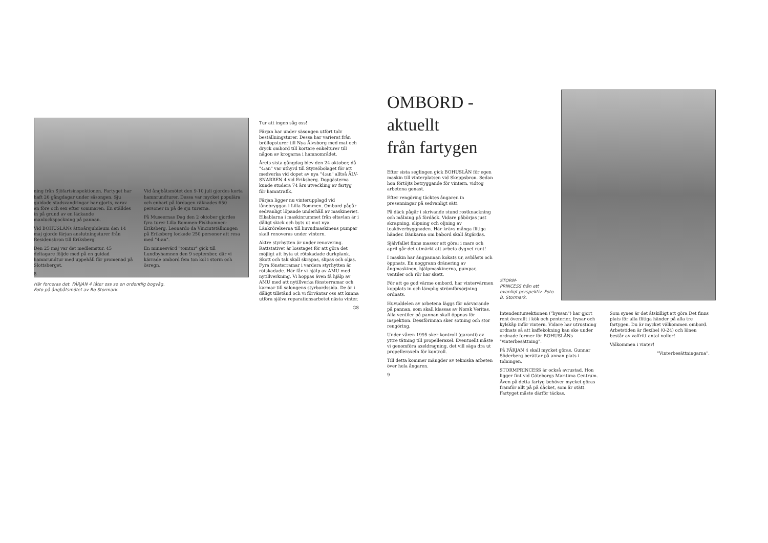Här forceras det. FÄRJAN 4 låter oss se en ordentlig bogvåg.
Foto på ångbåtsmötet av Bo Stormark.
Tur att ingen såg oss!
Färjan har under säsongen utfört tolv beställningsturer. Dessa har varierat från bröllopsturer till Nya Älvsborg med mat och dryck ombord till kortare enkelturer till någon av krogarna i hamnområdet.
Årets sista gångdag blev den 24 oktober, då "4:an" var uthyrd till Styrsöbolaget för att medverka vid dopet av nya "4:an" alltså ÄLV-SNABBEN 4 vid Eriksberg. Dopgästerna kunde studera 74 års utveckling av fartyg för hamntrafik.
Färjan ligger nu vinterupplagd vid lånebryggan i Lilla Bommen. Ombord pågår sedvanligt löpande underhåll av maskineriet. Elkablarna i maskinrummet från eltavlan är i dåligt skick och byts ut mot nya. Länkrörelserna till huvudmaskinens pumpar skall renoveras under vintern.
Aktre styrhytten är under renovering. Rattstativet är losstaget för att göra det möjligt att byta ut rötskadade durkplank. Skott och tak skall skrapas, slipas och oljas. Fyra fönsterramar i vardera styrhytten är rötskadade. Här får vi hjälp av AMU med nytillverkning. Vi hoppas även få hjälp av AMU med att nytillverka fönsterramar och karmar till salongens styrbordssida. De är i dåligt tillstånd och vi förväntar oss att kunna utföra själva reparationsarbetet nästa vinter.
GS
ning från Sjöfartsinspektionen. Fartyget har haft 26 gångdagar under säsongen. Sju guidade stadsvandringar har gjorts, varav en före och sex efter sommaren. En ställdes in på grund av en läckande manluckspackning på pannan.
Vid BOHUSLÄNs åttioårsjubileum den 14 maj gjorde färjan anslutningsturer från Residensbron till Eriksberg.
Den 25 maj var det medlemstur. 45 deltagare följde med på en guidad hamnrundtur med uppehåll för promenad på Slottsberget.
8
Vid ångbåtsmötet den 9-10 juli gjordes korta hamnrundturer. Dessa var mycket populära och enbart på lördagen räknades 650 personer in på de sju turerna.
På Museernas Dag den 2 oktober gjordes fyra turer Lilla Bommen-Fiskhamnen-Eriksberg. Leonardo da Vinciutställningen på Eriksberg lockade 250 personer att resa med "4:an".
En minnesvärd "tomtur" gick till Lundbyhamnen den 9 september, där vi kärrade ombord fem ton kol i storm och ösregn.
OMBORD - aktuellt
från fartygen
Efter sista seglingen gick BOHUSLÄN för egen maskin till vinterplatsen vid Skeppsbron. Sedan hon förtöjts betryggande för vintern, vidtog arbetena genast.
Efter rengöring täcktes ångaren in presenningar på sedvanligt sätt.
På däck pågår i skrivande stund rostknackning och målning på fördäck. Vidare påbörjas just skrapning, slipning och oljning av teaköverbyggnaden. Här krävs många flitiga händer. Bänkarna om babord skall åtgärdas.
Självfallet finns massor att göra: i mars och april går det utmärkt att arbeta dygnet runt!
I maskin har ångpannan kokats ur, avblåsts och öppnats. En noggrann dränering av ångmaskinen, hjälpmaskinerna, pumpar, ventiler och rör har skett.
För att ge god värme ombord, har vintervärmen kopplats in och lämplig strömförsörjning ordnats.
Huvuddelen av arbetena läggs för närvarande på pannan, som skall klassas av Norsk Veritas. Alla ventiler på pannan skall öppnas för inspektion. Dessförinnan sker sotning och stor rengöring.
Under våren 1995 sker kontroll (garanti) av yttre tätning till propelleraxel. Eventuellt måste vi genomföra axeldragning, det vill säga dra ut propelleraxeln för kontroll.
Till detta kommer mängder av tekniska arbeten över hela ångaren.
9
STORM-
PRINCESS från ett ovanligt perspektiv. Foto. B. Stormark.
Intendentursektionen ("byssan") har gjort rent överallt i kök och penterier, frysar och kylskåp inför vintern. Vidare har utrustning ordnats så att kaffekokning kan ske under ordnade former för BOHUSLÄNs "vinterbesättning".
På FÄRJAN 4 skall mycket göras. Gunnar Söderberg berättar på annan plats i tidningen.
STORMPRINCESS är också avrustad. Hon ligger fint vid Göteborgs Maritima Centrum. Även på detta fartyg behöver mycket göras framför allt på på däcket, som är otätt. Fartyget måste därför täckas.
Som synes är det åtskilligt att göra Det finns plats för alla flitiga händer på alla tre fartygen. Du är mycket välkommen ombord. Arbetstiden är flexibel (0-24) och lönen består av valfritt antal nollor!
Välkommen i vinter!
"Vinterbesättningarna".